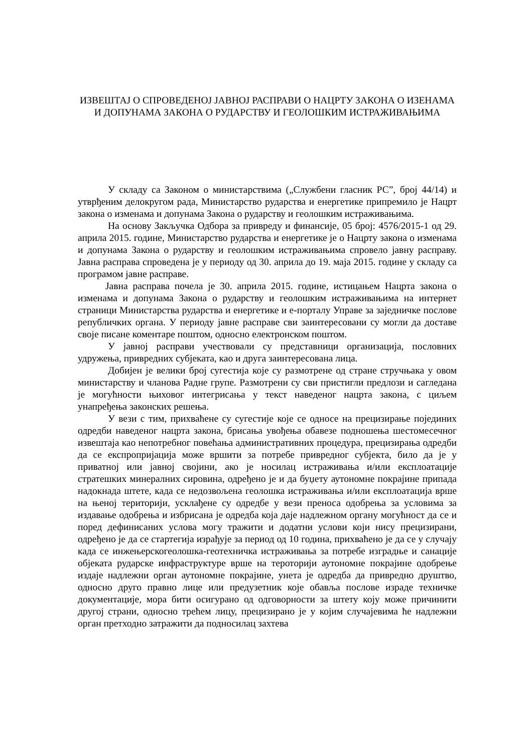ИЗВЕШТАЈ О СПРОВЕДЕНОЈ ЈАВНОЈ РАСПРАВИ О НАЦРТУ ЗАКОНА О ИЗЕНАМА И ДОПУНАМА ЗАКОНА О РУДАРСТВУ И ГЕОЛОШКИМ ИСТРАЖИВАЊИМА
У складу са Законом о министарствима („Службени гласник РС”, број 44/14) и утврђеним делокругом рада, Министарство рударства и енергетике припремило је Нацрт закона о изменама и допунама Закона о рударству и геолошким истраживањима.
На основу Закључка Одбора за привреду и финансије, 05 број: 4576/2015-1 од 29. априла 2015. године, Министарство рударства и енергетике је о Нацрту закона о изменама и допунама Закона о рударству и геолошким истраживањима спровело јавну расправу. Јавна расправа спроведена је у периоду од 30. априла до 19. маја 2015. године у складу са програмом јавне расправе.
Јавна расправа почела је 30. априла 2015. године, истицањем Нацрта закона о изменама и допунама Закона о рударству и геолошким истраживањима на интернет страници Министарства рударства и енергетике и е-порталу Управе за заједничке послове републичких органа. У периоду јавне расправе сви заинтересовани су могли да доставе своје писане коментаре поштом, односно електронском поштом.
У јавној расправи учествовали су представници организација, пословних удружења, привредних субјеката, као и друга заинтересована лица.
Добијен је велики број сугестија које су размотрене од стране стручњака у овом министарству и чланова Радне групе. Размотрени су сви пристигли предлози и сагледана је могућности њиховог интегрисања у текст наведеног нацрта закона, с циљем унапређења законских решења.
У вези с тим, прихваћене су сугестије које се односе на прецизирање појединих одредби наведеног нацрта закона, брисања увођења обавезе подношења шестомесечног извештаја као непотребног повећања административних процедура, прецизирања одредби да се експропријација може вршити за потребе привредног субјекта, било да је у приватној или јавној својини, ако је носилац истраживања и/или експлоатације стратешких минералних сировина, одређено је и да буџету аутономне покрајине припада надокнада штете, када се недозвољена геолошка истраживања и/или експлоатација врше на њеној територији, усклађене су одредбе у вези преноса одобрења за условима за издавање одобрења и избрисана је одредба која даје надлежном органу могућност да се и поред дефинисаних услова могу тражити и додатни услови који нису прецизирани, одређено је да се стартегија израђује за период од 10 година, прихваћено је да се у случају када се инжењерскогеолошка-геотехничка истраживања за потребе изградње и санације објеката рударске инфраструктуре врше на тероторији аутономне покрајине одобрење издаје надлежни орган аутономне покрајине, унета је одредба да привредно друштво, односно друго правно лице или предузетник које обавља послове израде техничке документације, мора бити осигурано од одговорности за штету коју може причинити другој страни, односно трећем лицу, прецизирано је у којим случајевима ће надлежни орган претходно затражити да подносилац захтева